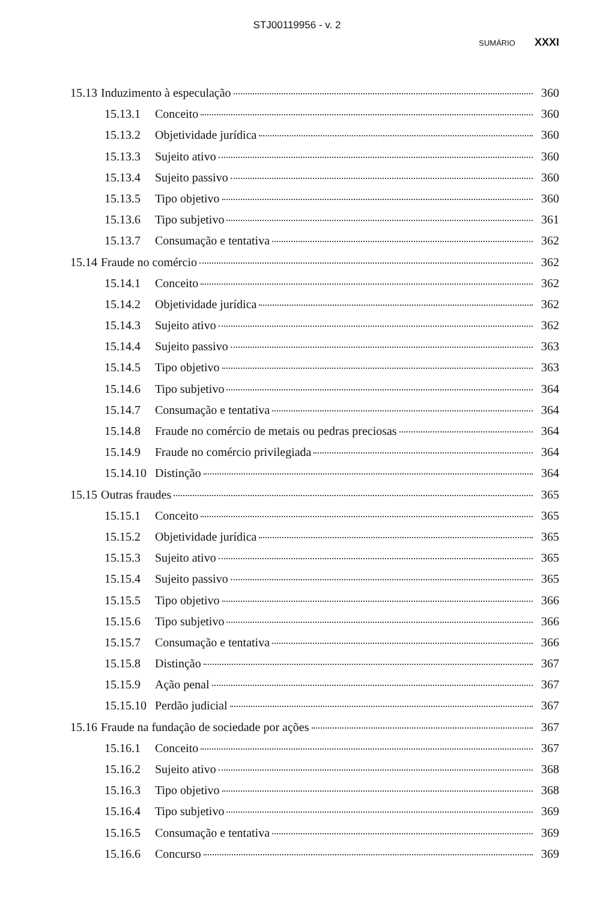STJ00119956 - v. 2
SUMÁRIO XXXI
15.13 Induzimento à especulação 360
15.13.1 Conceito 360
15.13.2 Objetividade jurídica 360
15.13.3 Sujeito ativo 360
15.13.4 Sujeito passivo 360
15.13.5 Tipo objetivo 360
15.13.6 Tipo subjetivo 361
15.13.7 Consumação e tentativa 362
15.14 Fraude no comércio 362
15.14.1 Conceito 362
15.14.2 Objetividade jurídica 362
15.14.3 Sujeito ativo 362
15.14.4 Sujeito passivo 363
15.14.5 Tipo objetivo 363
15.14.6 Tipo subjetivo 364
15.14.7 Consumação e tentativa 364
15.14.8 Fraude no comércio de metais ou pedras preciosas 364
15.14.9 Fraude no comércio privilegiada 364
15.14.10 Distinção 364
15.15 Outras fraudes 365
15.15.1 Conceito 365
15.15.2 Objetividade jurídica 365
15.15.3 Sujeito ativo 365
15.15.4 Sujeito passivo 365
15.15.5 Tipo objetivo 366
15.15.6 Tipo subjetivo 366
15.15.7 Consumação e tentativa 366
15.15.8 Distinção 367
15.15.9 Ação penal 367
15.15.10 Perdão judicial 367
15.16 Fraude na fundação de sociedade por ações 367
15.16.1 Conceito 367
15.16.2 Sujeito ativo 368
15.16.3 Tipo objetivo 368
15.16.4 Tipo subjetivo 369
15.16.5 Consumação e tentativa 369
15.16.6 Concurso 369